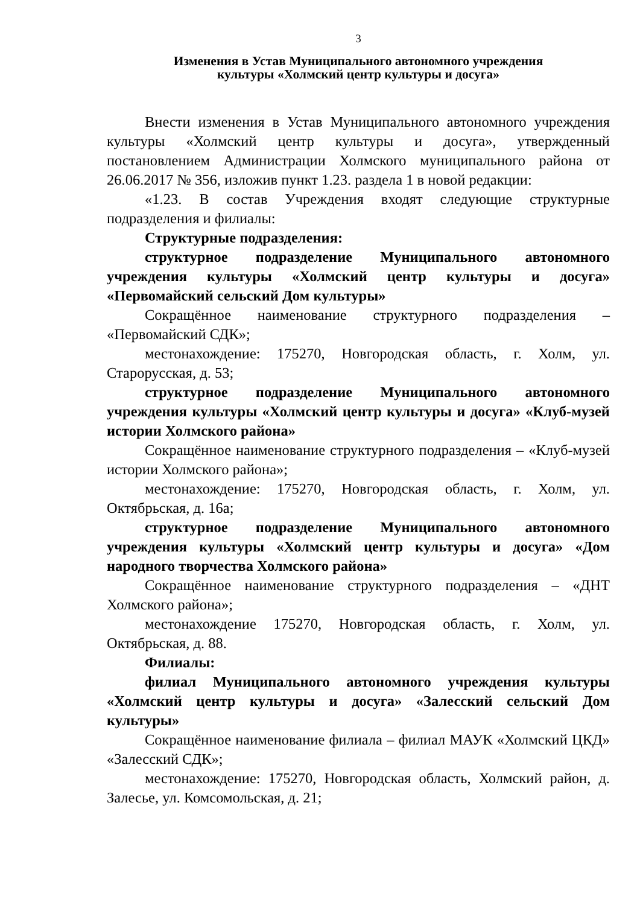3
Изменения в Устав Муниципального автономного учреждения
культуры «Холмский центр культуры и досуга»
Внести изменения в Устав Муниципального автономного учреждения культуры «Холмский центр культуры и досуга», утвержденный постановлением Администрации Холмского муниципального района от 26.06.2017 № 356, изложив пункт 1.23. раздела 1 в новой редакции:
«1.23. В состав Учреждения входят следующие структурные подразделения и филиалы:
Структурные подразделения:
структурное подразделение Муниципального автономного учреждения культуры «Холмский центр культуры и досуга» «Первомайский сельский Дом культуры»
Сокращённое наименование структурного подразделения – «Первомайский СДК»;
местонахождение: 175270, Новгородская область, г. Холм, ул. Старорусская, д. 53;
структурное подразделение Муниципального автономного учреждения культуры «Холмский центр культуры и досуга» «Клуб-музей истории Холмского района»
Сокращённое наименование структурного подразделения – «Клуб-музей истории Холмского района»;
местонахождение: 175270, Новгородская область, г. Холм, ул. Октябрьская, д. 16а;
структурное подразделение Муниципального автономного учреждения культуры «Холмский центр культуры и досуга» «Дом народного творчества Холмского района»
Сокращённое наименование структурного подразделения – «ДНТ Холмского района»;
местонахождение 175270, Новгородская область, г. Холм, ул. Октябрьская, д. 88.
Филиалы:
филиал Муниципального автономного учреждения культуры «Холмский центр культуры и досуга» «Залесский сельский Дом культуры»
Сокращённое наименование филиала – филиал МАУК «Холмский ЦКД» «Залесский СДК»;
местонахождение: 175270, Новгородская область, Холмский район, д. Залесье, ул. Комсомольская, д. 21;